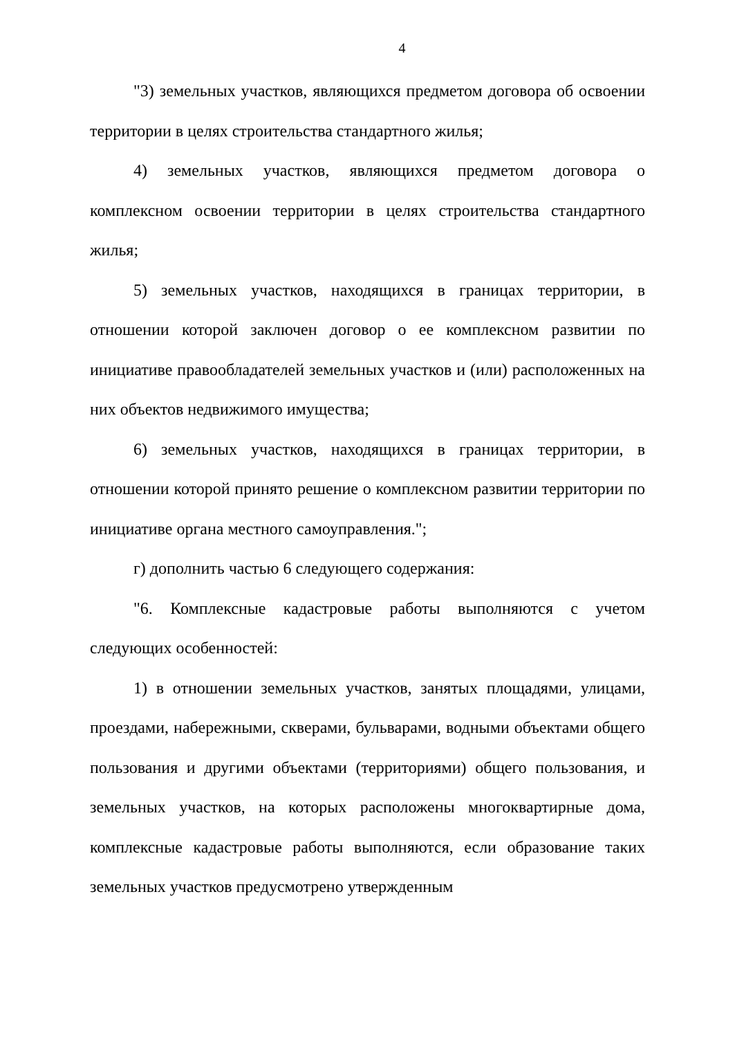4
"3) земельных участков, являющихся предметом договора об освоении территории в целях строительства стандартного жилья;
4) земельных участков, являющихся предметом договора о комплексном освоении территории в целях строительства стандартного жилья;
5) земельных участков, находящихся в границах территории, в отношении которой заключен договор о ее комплексном развитии по инициативе правообладателей земельных участков и (или) расположенных на них объектов недвижимого имущества;
6) земельных участков, находящихся в границах территории, в отношении которой принято решение о комплексном развитии территории по инициативе органа местного самоуправления.";
г) дополнить частью 6 следующего содержания:
"6. Комплексные кадастровые работы выполняются с учетом следующих особенностей:
1) в отношении земельных участков, занятых площадями, улицами, проездами, набережными, скверами, бульварами, водными объектами общего пользования и другими объектами (территориями) общего пользования, и земельных участков, на которых расположены многоквартирные дома, комплексные кадастровые работы выполняются, если образование таких земельных участков предусмотрено утвержденным